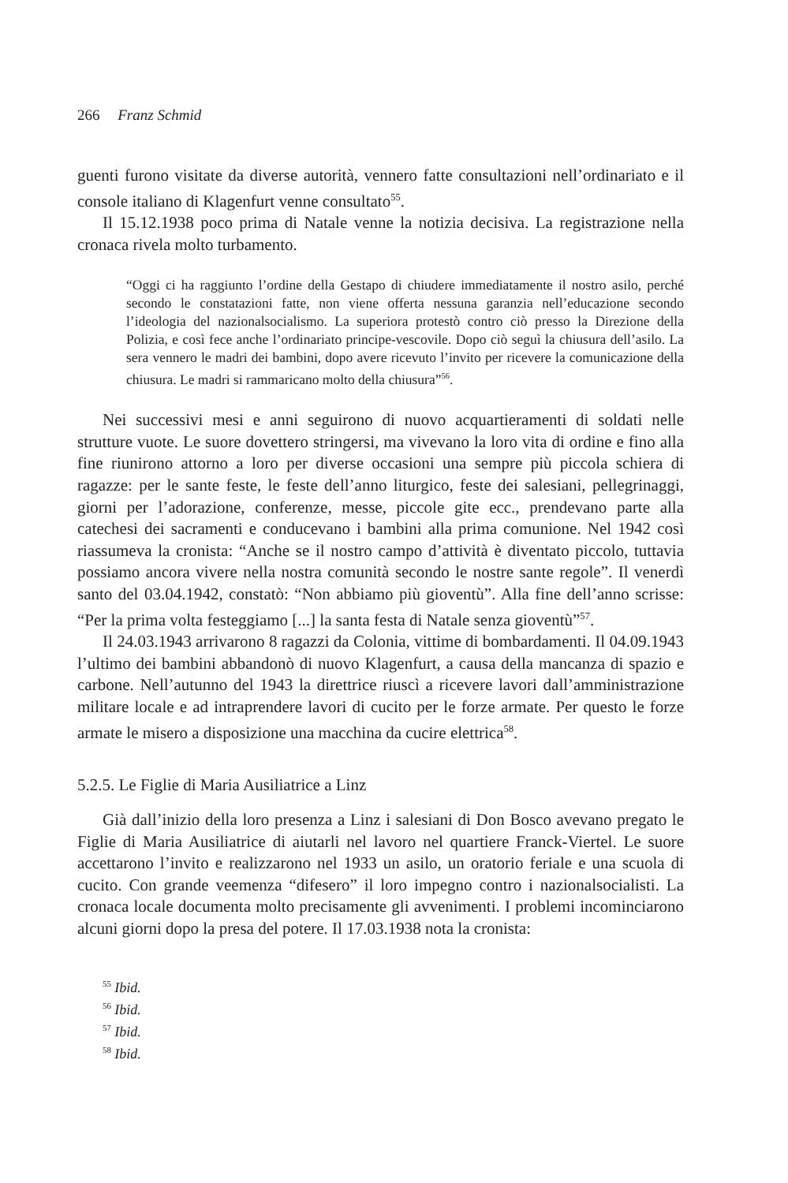266 Franz Schmid
guenti furono visitate da diverse autorità, vennero fatte consultazioni nell’ordinariato e il console italiano di Klagenfurt venne consultato<sup>55</sup>.
Il 15.12.1938 poco prima di Natale venne la notizia decisiva. La registrazione nella cronaca rivela molto turbamento.
“Oggi ci ha raggiunto l’ordine della Gestapo di chiudere immediatamente il nostro asilo, perché secondo le constatazioni fatte, non viene offerta nessuna garanzia nell’educazione secondo l’ideologia del nazionalsocialismo. La superiora protestò contro ciò presso la Direzione della Polizia, e così fece anche l’ordinariato principe-vescovile. Dopo ciò seguì la chiusura dell’asilo. La sera vennero le madri dei bambini, dopo avere ricevuto l’invito per ricevere la comunicazione della chiusura. Le madri si rammaricano molto della chiusura”<sup>56</sup>.
Nei successivi mesi e anni seguirono di nuovo acquartieramenti di soldati nelle strutture vuote. Le suore dovettero stringersi, ma vivevano la loro vita di ordine e fino alla fine riunirono attorno a loro per diverse occasioni una sempre più piccola schiera di ragazze: per le sante feste, le feste dell’anno liturgico, feste dei salesiani, pellegrinaggi, giorni per l’adorazione, conferenze, messe, piccole gite ecc., prendevano parte alla catechesi dei sacramenti e conducevano i bambini alla prima comunione. Nel 1942 così riassumeva la cronista: “Anche se il nostro campo d’attività è diventato piccolo, tuttavia possiamo ancora vivere nella nostra comunità secondo le nostre sante regole”. Il venerdì santo del 03.04.1942, constatò: “Non abbiamo più gioventù”. Alla fine dell’anno scrisse: “Per la prima volta festeggiamo [...] la santa festa di Natale senza gioventù”<sup>57</sup>.
Il 24.03.1943 arrivarono 8 ragazzi da Colonia, vittime di bombardamenti. Il 04.09.1943 l’ultimo dei bambini abbandonò di nuovo Klagenfurt, a causa della mancanza di spazio e carbone. Nell’autunno del 1943 la direttrice riuscì a ricevere lavori dall’amministrazione militare locale e ad intraprendere lavori di cucito per le forze armate. Per questo le forze armate le misero a disposizione una macchina da cucire elettrica<sup>58</sup>.
5.2.5. Le Figlie di Maria Ausiliatrice a Linz
Già dall’inizio della loro presenza a Linz i salesiani di Don Bosco avevano pregato le Figlie di Maria Ausiliatrice di aiutarli nel lavoro nel quartiere Franck-Viertel. Le suore accettarono l’invito e realizzarono nel 1933 un asilo, un oratorio feriale e una scuola di cucito. Con grande veemenza “difesero” il loro impegno contro i nazionalsocialisti. La cronaca locale documenta molto precisamente gli avvenimenti. I problemi incominciarono alcuni giorni dopo la presa del potere. Il 17.03.1938 nota la cronista:
<sup>55</sup> Ibid.
<sup>56</sup> Ibid.
<sup>57</sup> Ibid.
<sup>58</sup> Ibid.